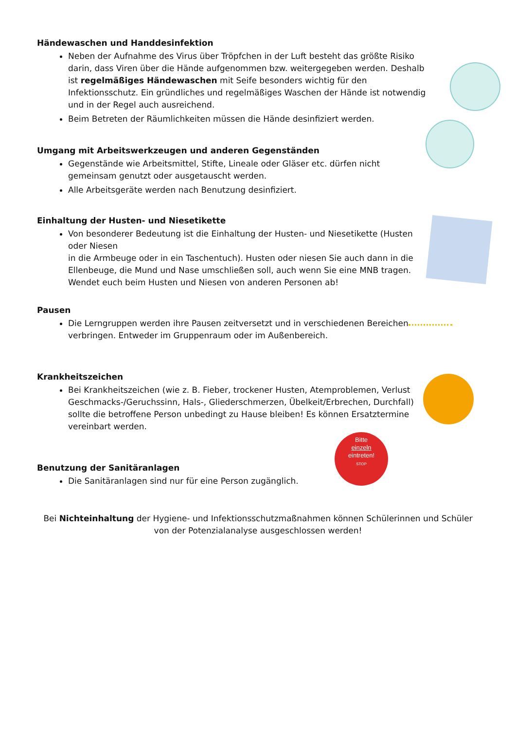Händewaschen und Handdesinfektion
Neben der Aufnahme des Virus über Tröpfchen in der Luft besteht das größte Risiko darin, dass Viren über die Hände aufgenommen bzw. weitergegeben werden. Deshalb ist regelmäßiges Händewaschen mit Seife besonders wichtig für den Infektionsschutz. Ein gründliches und regelmäßiges Waschen der Hände ist notwendig und in der Regel auch ausreichend.
Beim Betreten der Räumlichkeiten müssen die Hände desinfiziert werden.
Umgang mit Arbeitswerkzeugen und anderen Gegenständen
Gegenstände wie Arbeitsmittel, Stifte, Lineale oder Gläser etc. dürfen nicht gemeinsam genutzt oder ausgetauscht werden.
Alle Arbeitsgeräte werden nach Benutzung desinfiziert.
Einhaltung der Husten- und Niesetikette
Von besonderer Bedeutung ist die Einhaltung der Husten- und Niesetikette (Husten oder Niesen
in die Armbeuge oder in ein Taschentuch). Husten oder niesen Sie auch dann in die Ellenbeuge, die Mund und Nase umschließen soll, auch wenn Sie eine MNB tragen. Wendet euch beim Husten und Niesen von anderen Personen ab!
Pausen
Die Lerngruppen werden ihre Pausen zeitversetzt und in verschiedenen Bereichen verbringen. Entweder im Gruppenraum oder im Außenbereich.
Krankheitszeichen
Bei Krankheitszeichen (wie z. B. Fieber, trockener Husten, Atemproblemen, Verlust Geschmacks-/Geruchssinn, Hals-, Gliederschmerzen, Übelkeit/Erbrechen, Durchfall) sollte die betroffene Person unbedingt zu Hause bleiben! Es können Ersatztermine vereinbart werden.
Benutzung der Sanitäranlagen
Die Sanitäranlagen sind nur für eine Person zugänglich.
Bitte
einzeln
eintreten!
STOP
Bei Nichteinhaltung der Hygiene- und Infektionsschutzmaßnahmen können Schülerinnen und Schüler von der Potenzialanalyse ausgeschlossen werden!